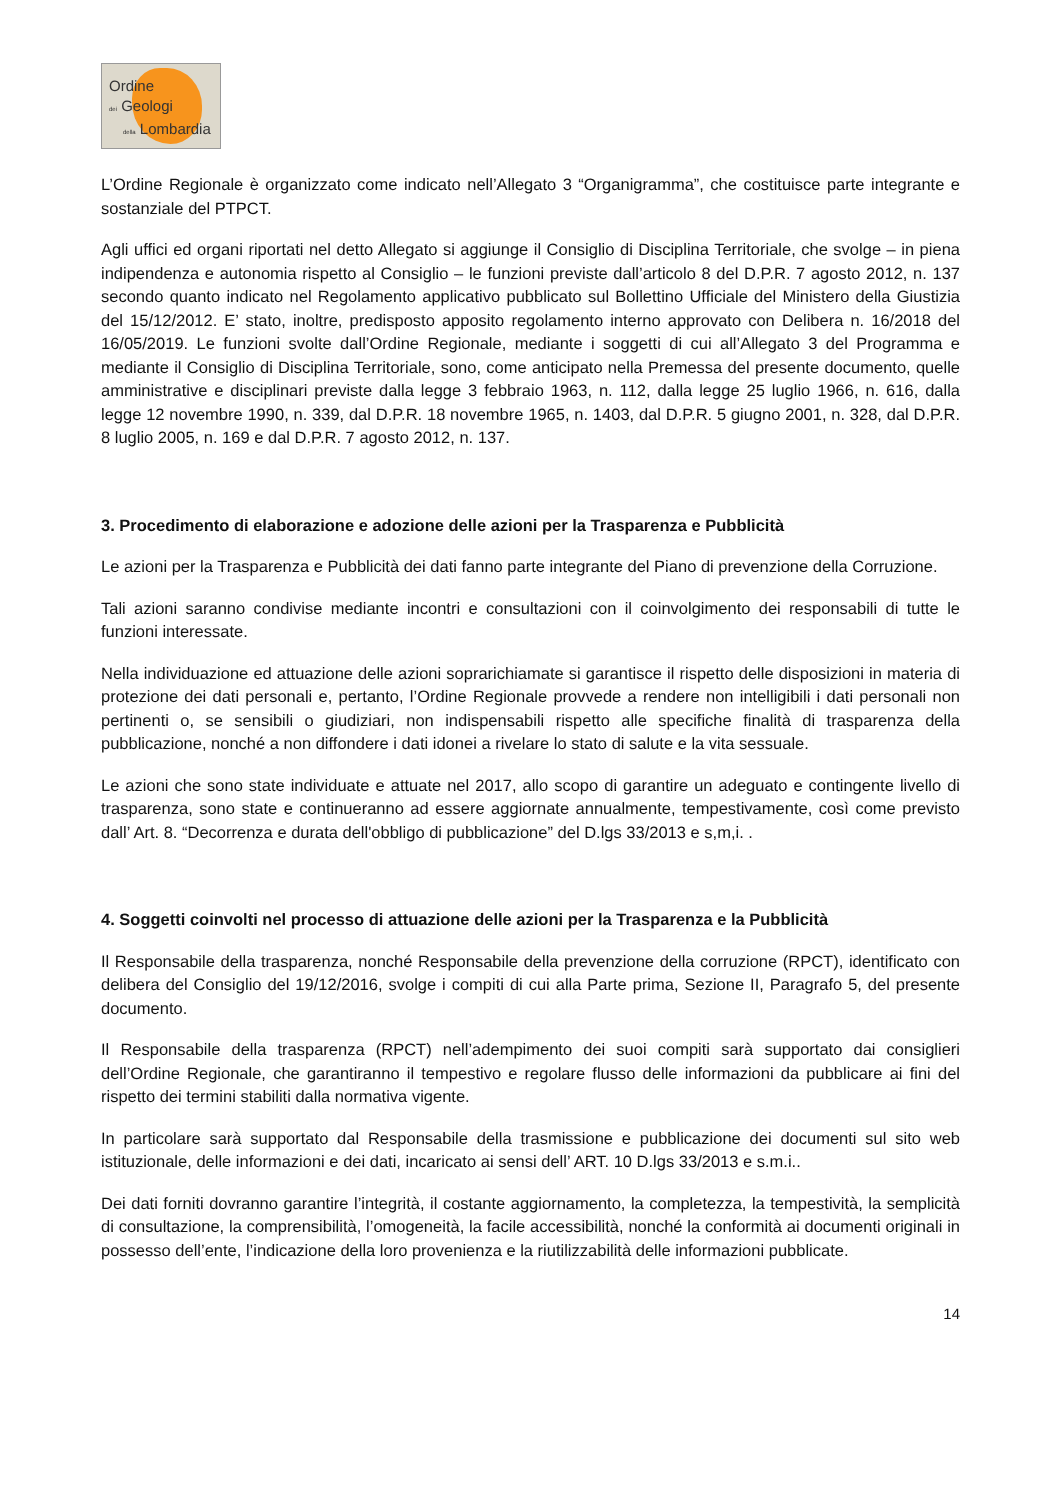Ordine
dei Geologi
della Lombardia
L’Ordine Regionale è organizzato come indicato nell’Allegato 3 “Organigramma”, che costituisce parte integrante e sostanziale del PTPCT.
Agli uffici ed organi riportati nel detto Allegato si aggiunge il Consiglio di Disciplina Territoriale, che svolge – in piena indipendenza e autonomia rispetto al Consiglio – le funzioni previste dall’articolo 8 del D.P.R. 7 agosto 2012, n. 137 secondo quanto indicato nel Regolamento applicativo pubblicato sul Bollettino Ufficiale del Ministero della Giustizia del 15/12/2012. E’ stato, inoltre, predisposto apposito regolamento interno approvato con Delibera n. 16/2018 del 16/05/2019. Le funzioni svolte dall’Ordine Regionale, mediante i soggetti di cui all’Allegato 3 del Programma e mediante il Consiglio di Disciplina Territoriale, sono, come anticipato nella Premessa del presente documento, quelle amministrative e disciplinari previste dalla legge 3 febbraio 1963, n. 112, dalla legge 25 luglio 1966, n. 616, dalla legge 12 novembre 1990, n. 339, dal D.P.R. 18 novembre 1965, n. 1403, dal D.P.R. 5 giugno 2001, n. 328, dal D.P.R. 8 luglio 2005, n. 169 e dal D.P.R. 7 agosto 2012, n. 137.
3. Procedimento di elaborazione e adozione delle azioni per la Trasparenza e Pubblicità
Le azioni per la Trasparenza e Pubblicità dei dati fanno parte integrante del Piano di prevenzione della Corruzione.
Tali azioni saranno condivise mediante incontri e consultazioni con il coinvolgimento dei responsabili di tutte le funzioni interessate.
Nella individuazione ed attuazione delle azioni soprarichiamate si garantisce il rispetto delle disposizioni in materia di protezione dei dati personali e, pertanto, l’Ordine Regionale provvede a rendere non intelligibili i dati personali non pertinenti o, se sensibili o giudiziari, non indispensabili rispetto alle specifiche finalità di trasparenza della pubblicazione, nonché a non diffondere i dati idonei a rivelare lo stato di salute e la vita sessuale.
Le azioni che sono state individuate e attuate nel 2017, allo scopo di garantire un adeguato e contingente livello di trasparenza, sono state e continueranno ad essere aggiornate annualmente, tempestivamente, così come previsto dall’ Art. 8. “Decorrenza e durata dell'obbligo di pubblicazione” del D.lgs 33/2013 e s,m,i. .
4. Soggetti coinvolti nel processo di attuazione delle azioni per la Trasparenza e la Pubblicità
Il Responsabile della trasparenza, nonché Responsabile della prevenzione della corruzione (RPCT), identificato con delibera del Consiglio del 19/12/2016, svolge i compiti di cui alla Parte prima, Sezione II, Paragrafo 5, del presente documento.
Il Responsabile della trasparenza (RPCT) nell’adempimento dei suoi compiti sarà supportato dai consiglieri dell’Ordine Regionale, che garantiranno il tempestivo e regolare flusso delle informazioni da pubblicare ai fini del rispetto dei termini stabiliti dalla normativa vigente.
In particolare sarà supportato dal Responsabile della trasmissione e pubblicazione dei documenti sul sito web istituzionale, delle informazioni e dei dati, incaricato ai sensi dell’ ART. 10 D.lgs 33/2013 e s.m.i..
Dei dati forniti dovranno garantire l’integrità, il costante aggiornamento, la completezza, la tempestività, la semplicità di consultazione, la comprensibilità, l’omogeneità, la facile accessibilità, nonché la conformità ai documenti originali in possesso dell’ente, l’indicazione della loro provenienza e la riutilizzabilità delle informazioni pubblicate.
14